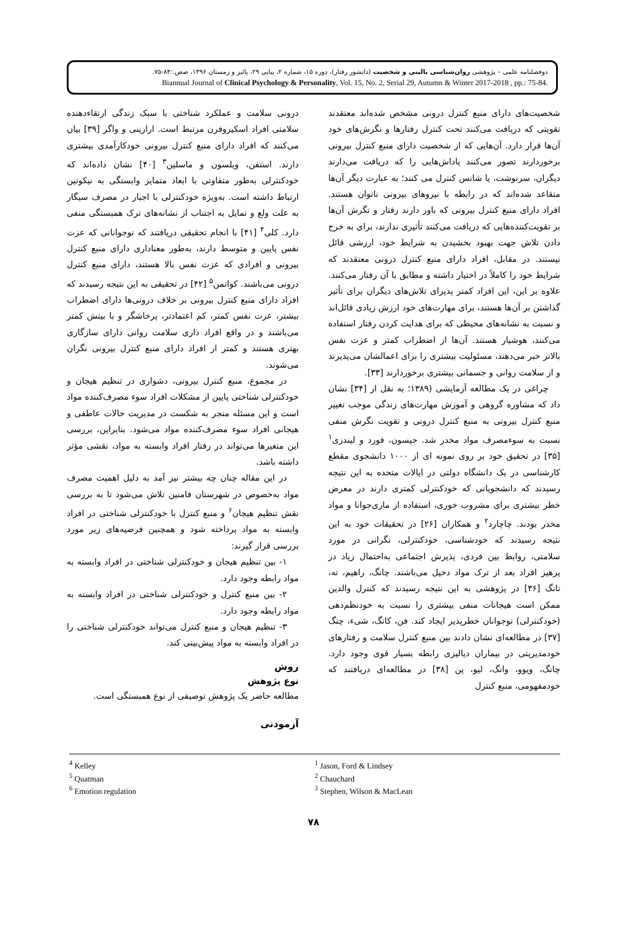دوفصلنامه علمی – پژوهشی روان‌شناسی بالینی و شخصیت (دانشور رفتار)، دوره ۱۵، شماره ۲، پیاپی ۲۹، پائیز و زمستان ۱۳۹۶، صص.:۸۴-۷۵.
Biannual Journal of Clinical Psychology & Personality, Vol. 15, No. 2, Serial 29, Autumn & Winter 2017-2018 , pp.: 75-84.
شخصیت‌های دارای منبع کنترل درونی مشخص شده‌اند معتقدند تقویتی که دریافت می‌کنند تحت کنترل رفتارها و نگرش‌های خود آن‌ها قرار دارد. آن‌هایی که از شخصیت دارای منبع کنترل بیرونی برخوردارند تصور می‌کنند پاداش‌هایی را که دریافت می‌دارند دیگران، سرنوشت، یا شانس کنترل می کنند؛ به عبارت دیگر آن‌ها متقاعد شده‌اند که در رابطه با نیروهای بیرونی ناتوان هستند. افراد دارای منبع کنترل بیرونی که باور دارند رفتار و نگرش آن‌ها بر تقویت‌کننده‌هایی که دریافت می‌کنند تأثیری ندارند، برای به خرج دادن تلاش جهت بهبود بخشیدن به شرایط خود، ارزشی قائل نیستند. در مقابل، افراد دارای منبع کنترل درونی معتقدند که شرایط خود را کاملاً در اختیار داشته و مطابق با آن رفتار می‌کنند. علاوه بر این، این افراد کمتر پذیرای تلاش‌های دیگران برای تأثیر گذاشتن بر آن‌ها هستند، برای مهارت‌های خود ارزش زیادی قائل‌اند و نسبت به نشانه‌های محیطی که برای هدایت کردن رفتار استفاده می‌کنند، هوشیار هستند. آن‌ها از اضطراب کمتر و عزت نفس بالاتر خبر می‌دهند، مسئولیت بیشتری را برای اعمالشان می‌پذیرند و از سلامت روانی و جسمانی بیشتری برخوردارند [۳۳].
چراغی در یک مطالعه آزمایشی (۱۳۸۹؛ به نقل از [۳۴] نشان داد که مشاوره گروهی و آموزش مهارت‌های زندگی موجب تغییر منبع کنترل بیرونی به منبع کنترل درونی و تقویت نگرش منفی نسبت به سوءمصرف مواد مخدر شد. جیسون، فورد و لیندزی<sup>۱</sup> [۳۵] در تحقیق خود بر روی نمونه ای از ۱۰۰۰ دانشجوی مقطع کارشناسی در یک دانشگاه دولتی در ایالات متحده به این نتیجه رسیدند که دانشجویانی که خودکنترلی کمتری دارند در معرض خطر بیشتری برای مشروب خوری، استفاده از ماری‌جوانا و مواد مخدر بودند. چاچارد<sup>۲</sup> و همکاران [۲۶] در تحقیقات خود به این نتیجه رسیدند که خودشناسی، خودکنترلی، نگرانی در مورد سلامتی، روابط بین فردی، پذیرش اجتماعی به‌احتمال زیاد در پرهیز افراد بعد از ترک مواد دخیل می‌باشند. چانگ، راهیم، ته، تانگ [۳۶] در پژوهشی به این نتیجه رسیدند که کنترل والدین ممکن است هیجانات منفی بیشتری را نسبت به خودنظم‌دهی (خودکنترلی) نوجوانان خطرپذیر ایجاد کند. فن، کانگ، شیء، چنگ [۳۷] در مطالعه‌ای نشان دادند بین منبع کنترل سلامت و رفتارهای خودمدیریتی در بیماران دیالیزی رابطه بسیار قوی وجود دارد. چانگ، ویوو، وانگ، لیو، پن [۳۸] در مطالعه‌ای دریافتند که خودمفهومی، منبع کنترل
درونی سلامت و عملکرد شناختی با سبک زندگی ارتقاءدهنده سلامتی افراد اسکیزوفرن مرتبط است. ارازینی و واگر [۳۹] بیان می‌کنند که افراد دارای منبع کنترل بیرونی خودکارآمدی بیشتری دارند. استفن، ویلسون و ماسلین<sup>۳</sup> [۴۰] نشان داده‌اند که خودکنترلی به‌طور متفاوتی با ابعاد متمایز وابستگی به نیکوتین ارتباط داشته است. به‌ویژه خودکنترلی با اجبار در مصرف سیگار به علت ولع و تمایل به اجتناب از نشانه‌های ترک همبستگی منفی دارد. کلی<sup>۴</sup> [۴۱] با انجام تحقیقی دریافتند که نوجوانانی که عزت نفس پایین و متوسط دارند، به‌طور معناداری دارای منبع کنترل بیرونی و افرادی که عزت نفس بالا هستند، دارای منبع کنترل درونی می‌باشند. کواتمن<sup>۵</sup> [۴۲] در تحقیقی به این نتیجه رسیدند که افراد دارای منبع کنترل بیرونی بر خلاف درونی‌ها دارای اضطراب بیشتر، عزت نفس کمتر، کم اعتمادتر، پرخاشگر و با بینش کمتر می‌باشند و در واقع افراد داری سلامت روانی دارای سازگاری بهتری هستند و کمتر از افراد دارای منبع کنترل بیرونی نگران می‌شوند.
در مجموع، منبع کنترل بیرونی، دشواری در تنظیم هیجان و خودکنترلی شناختی پایین از مشکلات افراد سوء مصرف‌کننده مواد است و این مسئله منجر به شکست در مدیریت حالات عاطفی و هیجانی افراد سوء مصرف‌کننده مواد می‌شود. بنابراین، بررسی این متغیرها می‌تواند در رفتار افراد وابسته به مواد، نقشی مؤثر داشته باشد.
در این مقاله چنان چه بیشتر نیز آمد به دلیل اهمیت مصرف مواد به‌خصوص در شهرستان فامنین تلاش می‌شود تا به بررسی نقش تنظیم هیجان<sup>۶</sup> و منبع کنترل با خودکنترلی شناختی در افراد وابسته به مواد پرداخته شود و همچنین فرضیه‌های زیر مورد بررسی قرار گیرند:
۱- بین تنظیم هیجان و خودکنترلی شناختی در افراد وابسته به مواد رابطه وجود دارد.
۲- بین منبع کنترل و خودکنترلی شناختی در افراد وابسته به مواد رابطه وجود دارد.
۳- تنظیم هیجان و منبع کنترل می‌تواند خودکنترلی شناختی را در افراد وابسته به مواد پیش‌بینی کند.
روش
نوع پژوهش
مطالعه حاضر یک پژوهش توصیفی از نوع همبستگی است.
آزمودنی
<sup>4</sup> Kelley
<sup>5</sup> Quatman
<sup>6</sup> Emotion regulation
<sup>1</sup> Jason, Ford & Lindsey
<sup>2</sup> Chauchard
<sup>3</sup> Stephen, Wilson & MacLean
۷۸